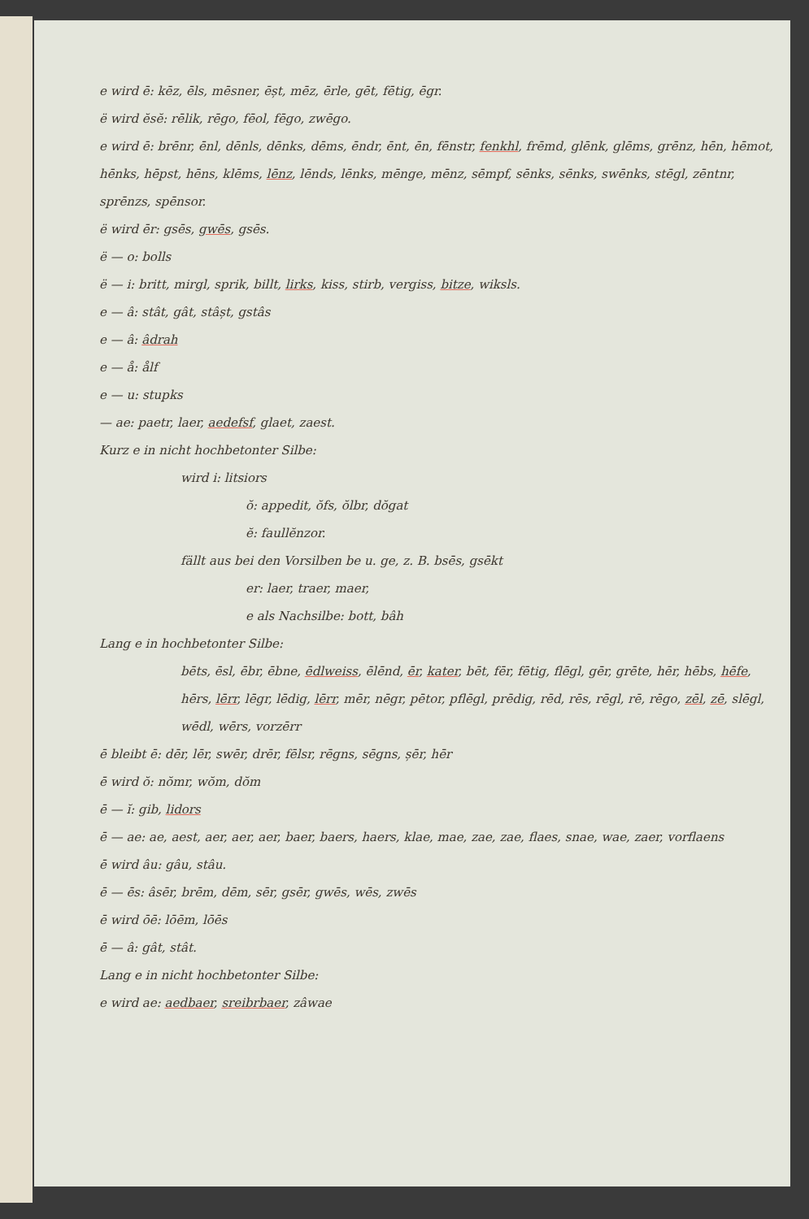e wird ē: kēz, ēls, mēsner, ēșt, mēz, ērle, gēt, fētig, ēgr.
ë wird ĕsĕ: rēlik, rēgo, fēol, fēgo, zwēgo.
e wird ē: brēnr, ēnl, dēnls, dēnks, dēms, ēndr, ēnt, ēn, fēnstr, fenkhl, frēmd, glēnk, glēms, grēnz, hēn, hēmot, hēnks, hēpst, hēns, klēms, lēnz, lēnds, lēnks, mēnge, mēnz, sēmpf, sēnks, sēnks, swēnks, stēgl, zēntnr, sprēnzs, spēnsor.
ë wird ēr: gsēs, gwēs, gsēs.
ë — o: bolls
ë — i: britt, mirgl, sprik, billt, lirks, kiss, stirb, vergiss, bitze, wiksls.
e — â: stât, gât, stâșt, gstâs
e — â: âdrah
e — å: ålf
e — u: stupks
— ae: paetr, laer, aedefsf, glaet, zaest.
Kurz e in nicht hochbetonter Silbe:
wird i: litsiors
ŏ: appedit, ŏfs, ŏlbr, dŏgat
ĕ: faullĕnzor.
fällt aus bei den Vorsilben be u. ge, z. B. bsēs, gsēkt
er: laer, traer, maer,
e als Nachsilbe: bott, bâh
Lang e in hochbetonter Silbe:
bēts, ēsl, ēbr, ēbne, ēdlweiss, ēlēnd, ēr, kater, bēt, fēr, fētig, flēgl, gēr, grēte, hēr, hēbs, hēfe, hērs, lērr, lēgr, lēdig, lērr, mēr, nēgr, pētor, pflēgl, prēdig, rēd, rēs, rēgl, rē, rēgo, zēl, zē, slēgl, wēdl, wērs, vorzērr
ē bleibt ē: dēr, lēr, swēr, drēr, fēlsr, rēgns, sēgns, șēr, hēr
ē wird ŏ: nŏmr, wŏm, dŏm
ē — ĭ: gib, lidors
ē — ae: ae, aest, aer, aer, aer, baer, baers, haers, klae, mae, zae, zae, flaes, snae, wae, zaer, vorflaens
ē wird âu: gâu, stâu.
ē — ēs: âsēr, brēm, dēm, sēr, gsēr, gwēs, wēs, zwēs
ē wird ōē: lōēm, lōēs
ē — â: gât, stât.
Lang e in nicht hochbetonter Silbe:
e wird ae: aedbaer, sreibrbaer, zâwae